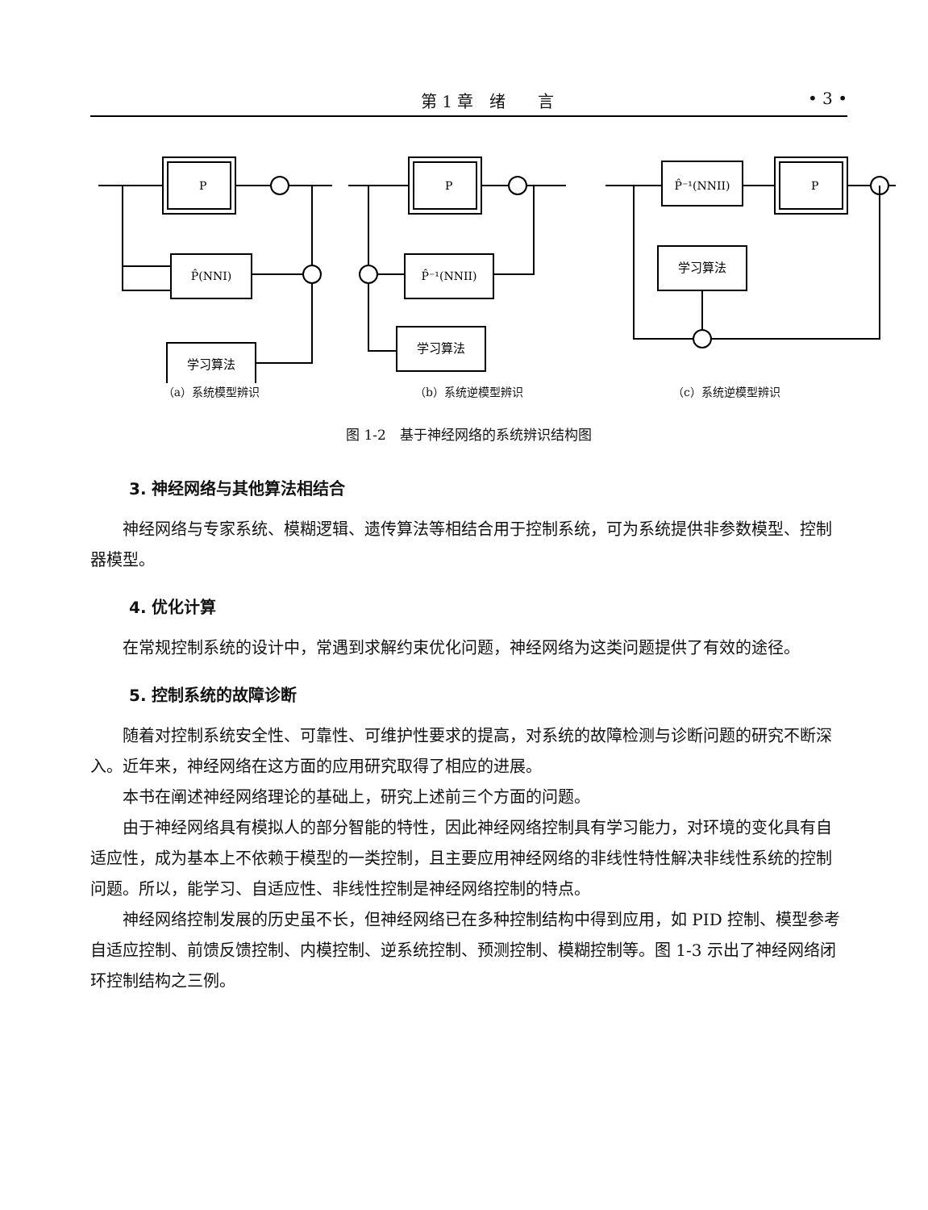第 1 章　绪　　言 • 3 •
P
P̂(NNI)
学习算法
（a）系统模型辨识
P
P̂⁻¹(NNII)
学习算法
（b）系统逆模型辨识
P̂⁻¹(NNII)
P
学习算法
（c）系统逆模型辨识
图 1-2　基于神经网络的系统辨识结构图
3. 神经网络与其他算法相结合
神经网络与专家系统、模糊逻辑、遗传算法等相结合用于控制系统，可为系统提供非参数模型、控制器模型。
4. 优化计算
在常规控制系统的设计中，常遇到求解约束优化问题，神经网络为这类问题提供了有效的途径。
5. 控制系统的故障诊断
随着对控制系统安全性、可靠性、可维护性要求的提高，对系统的故障检测与诊断问题的研究不断深入。近年来，神经网络在这方面的应用研究取得了相应的进展。
本书在阐述神经网络理论的基础上，研究上述前三个方面的问题。
由于神经网络具有模拟人的部分智能的特性，因此神经网络控制具有学习能力，对环境的变化具有自适应性，成为基本上不依赖于模型的一类控制，且主要应用神经网络的非线性特性解决非线性系统的控制问题。所以，能学习、自适应性、非线性控制是神经网络控制的特点。
神经网络控制发展的历史虽不长，但神经网络已在多种控制结构中得到应用，如 PID 控制、模型参考自适应控制、前馈反馈控制、内模控制、逆系统控制、预测控制、模糊控制等。图 1-3 示出了神经网络闭环控制结构之三例。